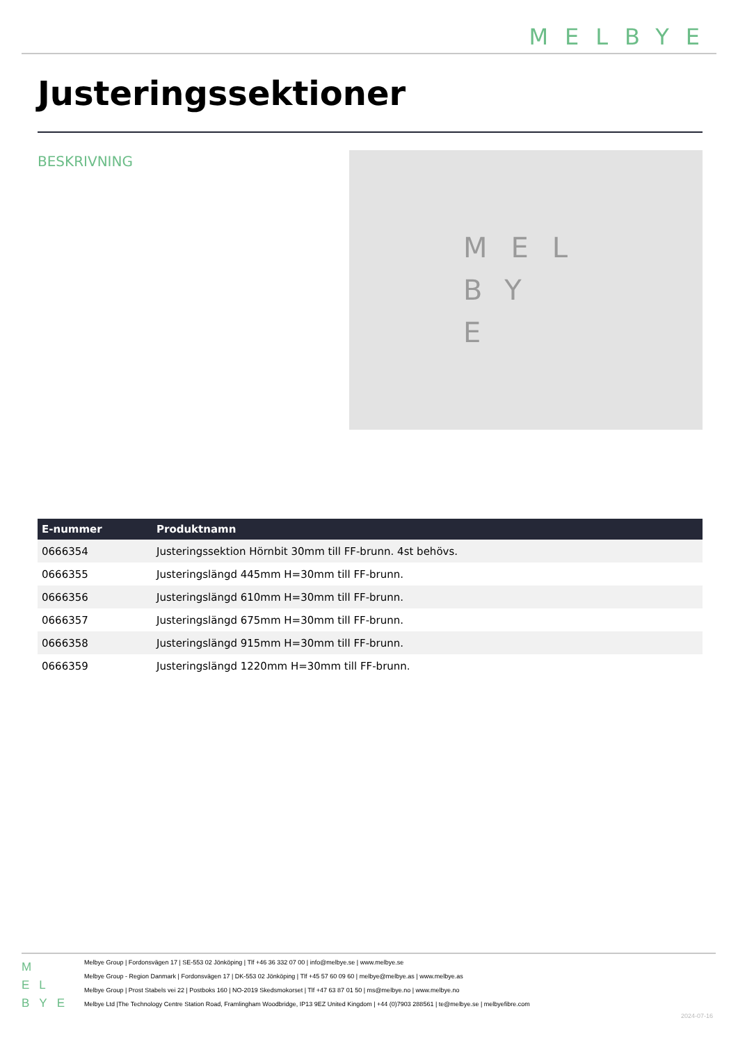MELBYE
Justeringssektioner
BESKRIVNING
MEL
BY
E
| E-nummer | Produktnamn |
| --- | --- |
| 0666354 | Justeringssektion Hörnbit 30mm till FF-brunn. 4st behövs. |
| 0666355 | Justeringslängd 445mm H=30mm till FF-brunn. |
| 0666356 | Justeringslängd 610mm H=30mm till FF-brunn. |
| 0666357 | Justeringslängd 675mm H=30mm till FF-brunn. |
| 0666358 | Justeringslängd 915mm H=30mm till FF-brunn. |
| 0666359 | Justeringslängd 1220mm H=30mm till FF-brunn. |
M
EL
BYE
Melbye Group | Fordonsvägen 17 | SE-553 02 Jönköping | Tlf +46 36 332 07 00 | info@melbye.se | www.melbye.se
Melbye Group - Region Danmark | Fordonsvägen 17 | DK-553 02 Jönköping | Tlf +45 57 60 09 60 | melbye@melbye.as | www.melbye.as
Melbye Group | Prost Stabels vei 22 | Postboks 160 | NO-2019 Skedsmokorset | Tlf +47 63 87 01 50 | ms@melbye.no | www.melbye.no
Melbye Ltd |The Technology Centre Station Road, Framlingham Woodbridge, IP13 9EZ United Kingdom | +44 (0)7903 288561 | te@melbye.se | melbyefibre.com
2024-07-16